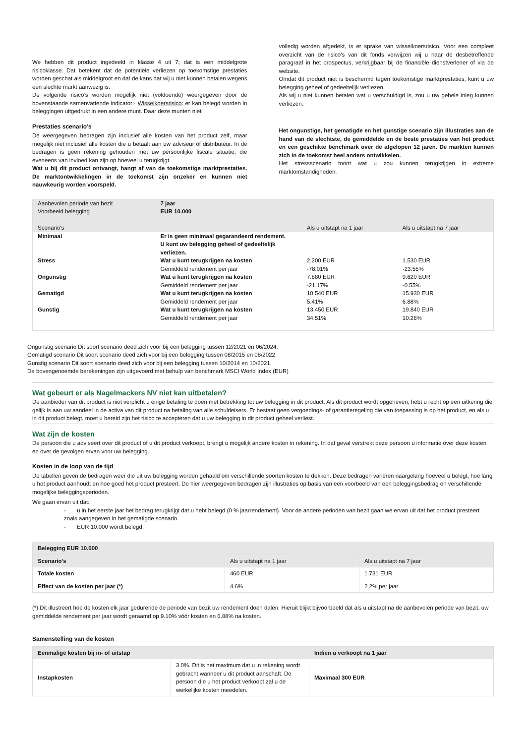We hebben dit product ingedeeld in klasse 4 uit 7; dat is een middelgrote risicoklasse. Dat betekent dat de potentiële verliezen op toekomstige prestaties worden geschat als middelgroot en dat de kans dat wij u niet kunnen betalen wegens een slechte markt aanwezig is.
De volgende risico’s worden mogelijk niet (voldoende) weergegeven door de bovenstaande samenvattende indicator:· Wisselkoersrisico: er kan belegd worden in beleggingen uitgedrukt in een andere munt. Daar deze munten niet
Prestaties scenario’s
De weergegeven bedragen zijn inclusief alle kosten van het product zelf, maar mogelijk niet inclusief alle kosten die u betaalt aan uw adviseur of distributeur. In de bedragen is geen rekening gehouden met uw persoonlijke fiscale situatie, die eveneens van invloed kan zijn op hoeveel u terugkrijgt.
Wat u bij dit product ontvangt, hangt af van de toekomstige marktprestaties. De marktontwikkelingen in de toekomst zijn onzeker en kunnen niet nauwkeurig worden voorspeld.
volledig worden afgedekt, is er sprake van wisselkoersrisico. Voor een compleet overzicht van de risico’s van dit fonds verwijzen wij u naar de desbetreffende paragraaf in het prospectus, verkrijgbaar bij de financiële dienstverlener of via de website.
Omdat dit product niet is beschermd tegen toekomstige marktprestaties, kunt u uw belegging geheel of gedeeltelijk verliezen.
Als wij u niet kunnen betalen wat u verschuldigd is, zou u uw gehele inleg kunnen verliezen.
Het ongunstige, het gematigde en het gunstige scenario zijn illustraties aan de hand van de slechtste, de gemiddelde en de beste prestaties van het product en een geschikte benchmark over de afgelopen 12 jaren. De markten kunnen zich in de toekomst heel anders ontwikkelen.
Het stressscenario toont wat u zou kunnen terugkrijgen in extreme marktomstandigheden.
| Aanbevolen periode van bezit Voorbeeld belegging Scenario's | 7 jaar EUR 10.000 | Als u uitstapt na 1 jaar | Als u uitstapt na 7 jaar |
| Minimaal | Er is geen minimaal gegarandeerd rendement. U kunt uw belegging geheel of gedeeltelijk verliezen. | | |
| Stress | Wat u kunt terugkrijgen na kosten Gemiddeld rendement per jaar | 2.200 EUR -78.01% | 1.530 EUR -23.55% |
| Ongunstig | Wat u kunt terugkrijgen na kosten Gemiddeld rendement per jaar | 7.880 EUR -21.17% | 9.620 EUR -0.55% |
| Gematigd | Wat u kunt terugkrijgen na kosten Gemiddeld rendement per jaar | 10.540 EUR 5.41% | 15.930 EUR 6.88% |
| Gunstig | Wat u kunt terugkrijgen na kosten Gemiddeld rendement per jaar | 13.450 EUR 34.51% | 19.840 EUR 10.28% |
Ongunstig scenario Dit soort scenario deed zich voor bij een belegging tussen 12/2021 en 06/2024.
Gematigd scenario Dit soort scenario deed zich voor bij een belegging tussen 08/2015 en 08/2022.
Gunstig scenario Dit soort scenario deed zich voor bij een belegging tussen 10/2014 en 10/2021.
De bovengenoemde berekeningen zijn uitgevoerd met behulp van benchmark MSCI World Index (EUR)
Wat gebeurt er als Nagelmackers NV niet kan uitbetalen?
De aanbieder van dit product is niet verplicht u enige betaling te doen met betrekking tot uw belegging in dit product. Als dit product wordt opgeheven, hebt u recht op een uitkering die gelijk is aan uw aandeel in de activa van dit product na betaling van alle schuldeisers. Er bestaat geen vergoedings- of garantieregeling die van toepassing is op het product, en als u in dit product belegt, moet u bereid zijn het risico te accepteren dat u uw belegging in dit product geheel verliest.
Wat zijn de kosten
De persoon die u adviseert over dit product of u dit product verkoopt, brengt u mogelijk andere kosten in rekening. In dat geval verstrekt deze persoon u informatie over deze kosten en over de gevolgen ervan voor uw belegging.
Kosten in de loop van de tijd
De tabellen geven de bedragen weer die uit uw belegging worden gehaald om verschillende soorten kosten te dekken. Deze bedragen variëren naargelang hoeveel u belegt, hoe lang u het product aanhoudt en hoe goed het product presteert. De hier weergegeven bedragen zijn illustraties op basis van een voorbeeld van een beleggingsbedrag en verschillende mogelijke beleggingsperioden.
We gaan ervan uit dat:
- u in het eerste jaar het bedrag terugkrijgt dat u hebt belegd (0 % jaarrendement). Voor de andere perioden van bezit gaan we ervan uit dat het product presteert zoals aangegeven in het gematigde scenario.
- EUR 10.000 wordt belegd.
| Belegging EUR 10.000 | | |
| Scenario's | Als u uitstapt na 1 jaar | Als u uitstapt na 7 jaar |
| Totale kosten | 460 EUR | 1.731 EUR |
| Effect van de kosten per jaar (*) | 4.6% | 2.2% per jaar |
(*) Dit illustreert hoe de kosten elk jaar gedurende de periode van bezit uw rendement doen dalen. Hieruit blijkt bijvoorbeeld dat als u uitstapt na de aanbevolen periode van bezit, uw gemiddelde rendement per jaar wordt geraamd op 9.10% vóór kosten en 6.88% na kosten.
Samenstelling van de kosten
| Eenmalige kosten bij in- of uitstap | | Indien u verkoopt na 1 jaar |
| Instapkosten | 3.0%. Dit is het maximum dat u in rekening wordt gebracht wanneer u dit product aanschaft. De persoon die u het product verkoopt zal u de werkelijke kosten meedelen. | Maximaal 300 EUR |